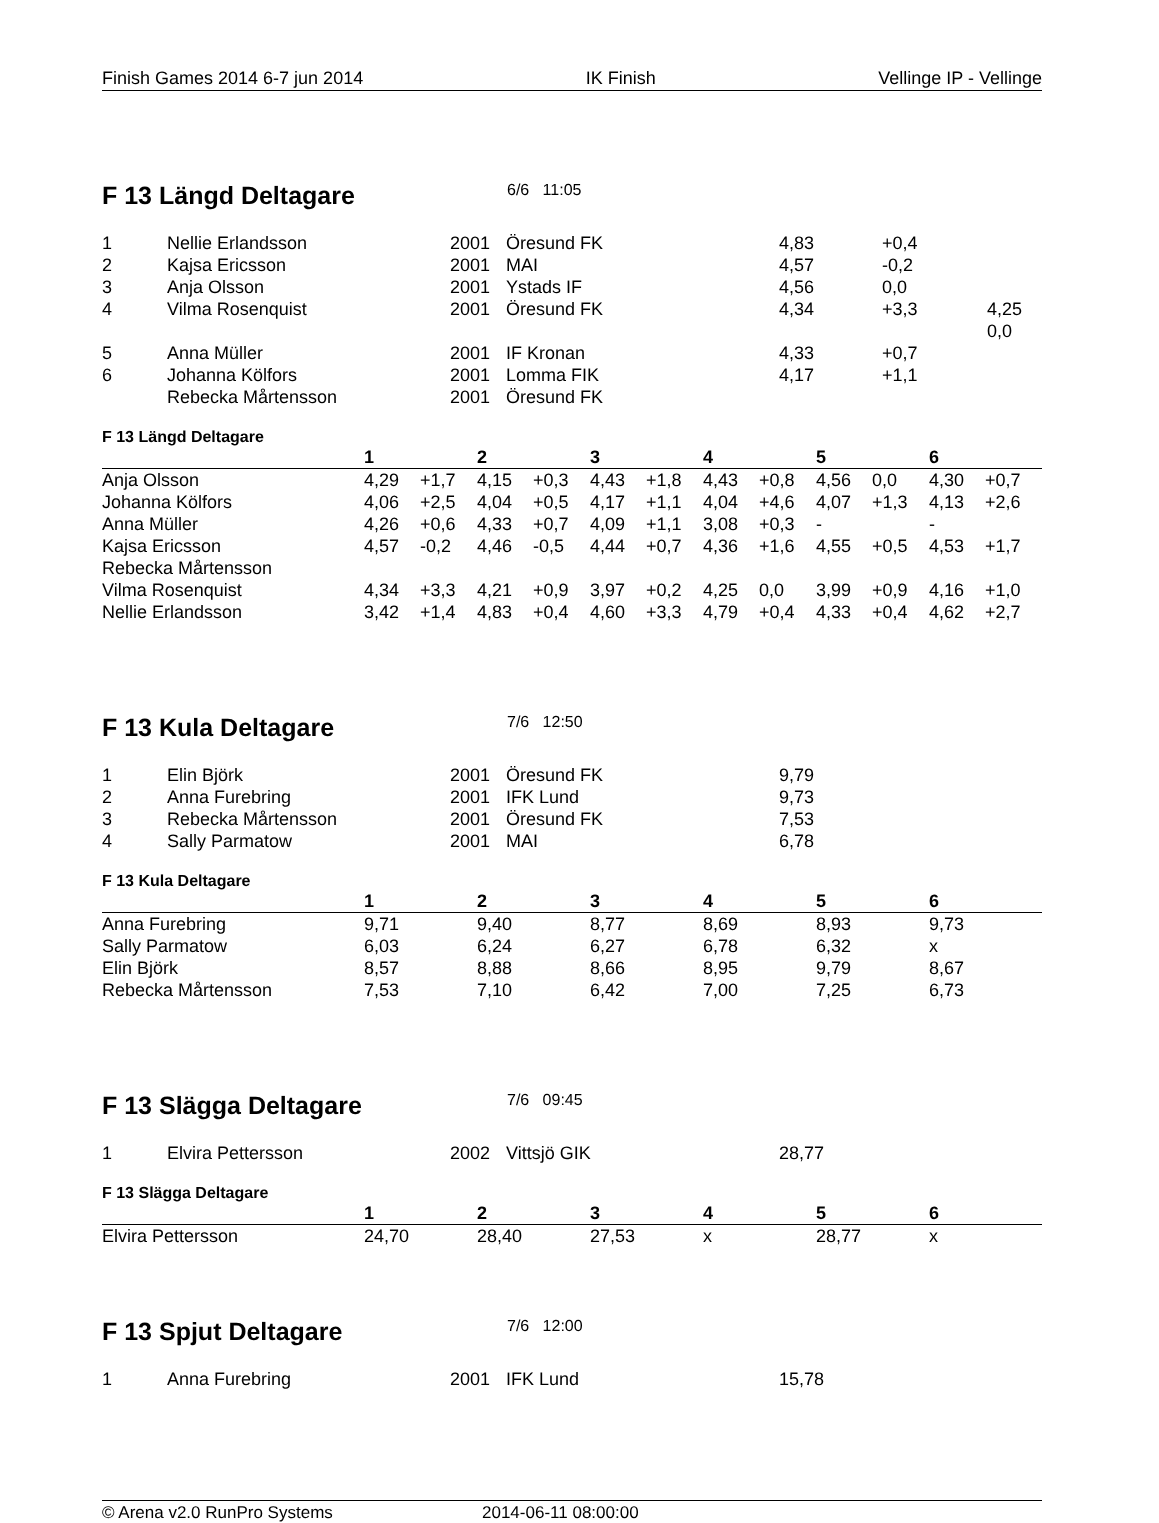Finish Games 2014 6-7 jun 2014 IK Finish Vellinge IP - Vellinge
F 13 Längd Deltagare
6/6 11:05
| 1 | Nellie Erlandsson | 2001 | Öresund FK | 4,83 | +0,4 | |
| 2 | Kajsa Ericsson | 2001 | MAI | 4,57 | -0,2 | |
| 3 | Anja Olsson | 2001 | Ystads IF | 4,56 | 0,0 | |
| 4 | Vilma Rosenquist | 2001 | Öresund FK | 4,34 | +3,3 | 4,25 0,0 |
| 5 | Anna Müller | 2001 | IF Kronan | 4,33 | +0,7 | |
| 6 | Johanna Kölfors | 2001 | Lomma FIK | 4,17 | +1,1 | |
| | Rebecka Mårtensson | 2001 | Öresund FK | | | |
F 13 Längd Deltagare
| | 1 | | 2 | | 3 | | 4 | | 5 | | 6 | |
| --- | --- | --- | --- | --- | --- | --- | --- | --- | --- | --- | --- | --- |
| Anja Olsson | 4,29 | +1,7 | 4,15 | +0,3 | 4,43 | +1,8 | 4,43 | +0,8 | 4,56 | 0,0 | 4,30 | +0,7 |
| Johanna Kölfors | 4,06 | +2,5 | 4,04 | +0,5 | 4,17 | +1,1 | 4,04 | +4,6 | 4,07 | +1,3 | 4,13 | +2,6 |
| Anna Müller | 4,26 | +0,6 | 4,33 | +0,7 | 4,09 | +1,1 | 3,08 | +0,3 | - | | - | |
| Kajsa Ericsson | 4,57 | -0,2 | 4,46 | -0,5 | 4,44 | +0,7 | 4,36 | +1,6 | 4,55 | +0,5 | 4,53 | +1,7 |
| Rebecka Mårtensson | | | | | | | | | | | | |
| Vilma Rosenquist | 4,34 | +3,3 | 4,21 | +0,9 | 3,97 | +0,2 | 4,25 | 0,0 | 3,99 | +0,9 | 4,16 | +1,0 |
| Nellie Erlandsson | 3,42 | +1,4 | 4,83 | +0,4 | 4,60 | +3,3 | 4,79 | +0,4 | 4,33 | +0,4 | 4,62 | +2,7 |
F 13 Kula Deltagare
7/6 12:50
| 1 | Elin Björk | 2001 | Öresund FK | 9,79 |
| 2 | Anna Furebring | 2001 | IFK Lund | 9,73 |
| 3 | Rebecka Mårtensson | 2001 | Öresund FK | 7,53 |
| 4 | Sally Parmatow | 2001 | MAI | 6,78 |
F 13 Kula Deltagare
| | 1 | 2 | 3 | 4 | 5 | 6 |
| --- | --- | --- | --- | --- | --- | --- |
| Anna Furebring | 9,71 | 9,40 | 8,77 | 8,69 | 8,93 | 9,73 |
| Sally Parmatow | 6,03 | 6,24 | 6,27 | 6,78 | 6,32 | x |
| Elin Björk | 8,57 | 8,88 | 8,66 | 8,95 | 9,79 | 8,67 |
| Rebecka Mårtensson | 7,53 | 7,10 | 6,42 | 7,00 | 7,25 | 6,73 |
F 13 Slägga Deltagare
7/6 09:45
| 1 | Elvira Pettersson | 2002 | Vittsjö GIK | 28,77 |
F 13 Slägga Deltagare
| | 1 | 2 | 3 | 4 | 5 | 6 |
| --- | --- | --- | --- | --- | --- | --- |
| Elvira Pettersson | 24,70 | 28,40 | 27,53 | x | 28,77 | x |
F 13 Spjut Deltagare
7/6 12:00
| 1 | Anna Furebring | 2001 | IFK Lund | 15,78 |
© Arena v2.0 RunPro Systems 2014-06-11 08:00:00